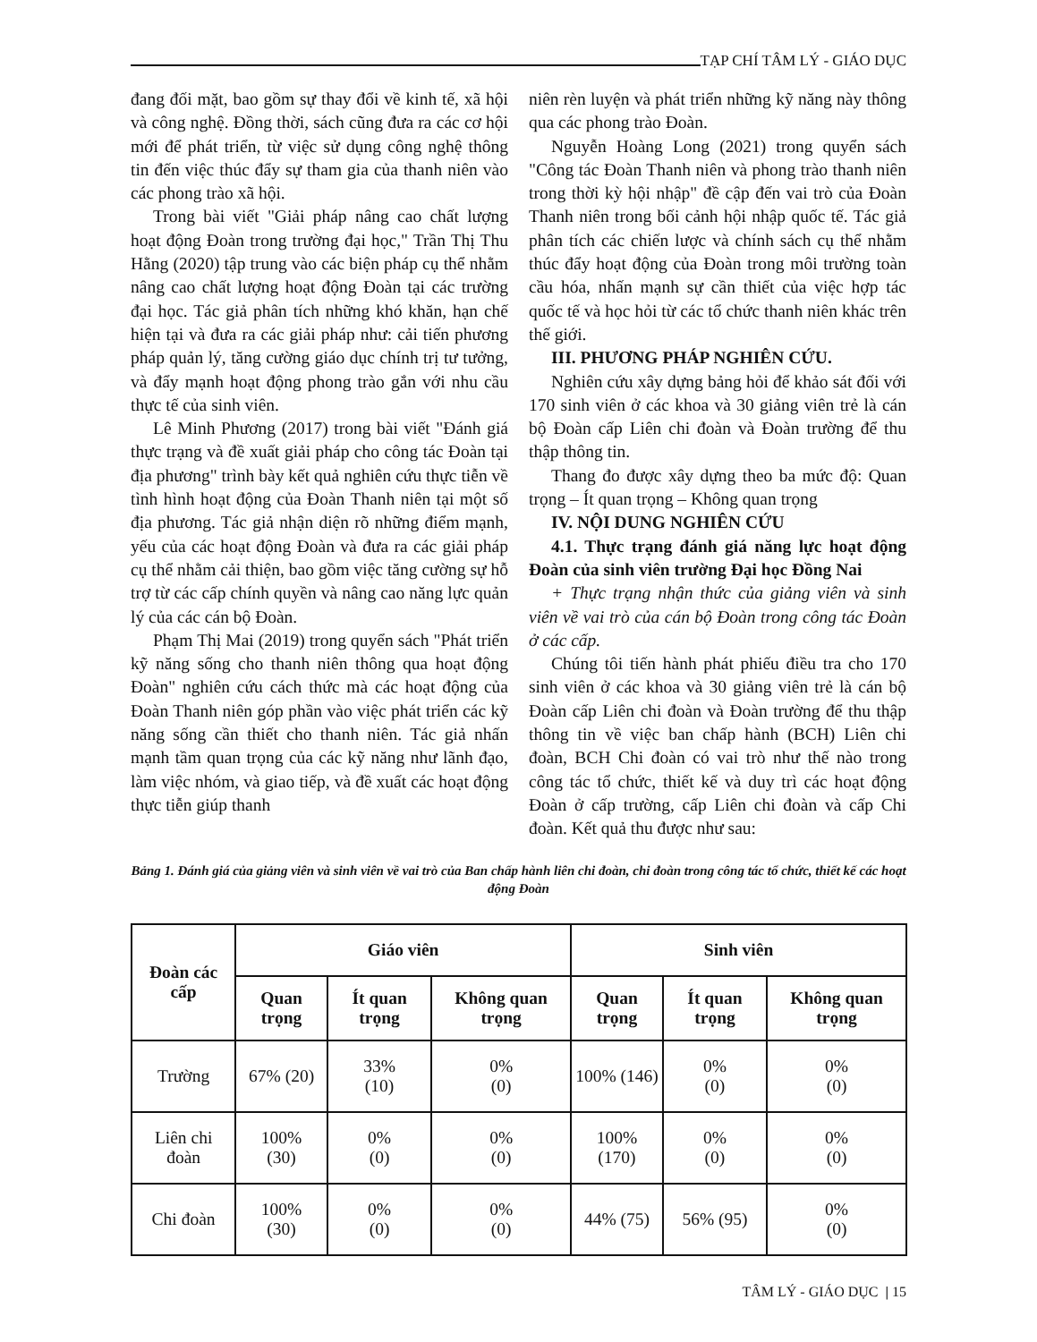TẠP CHÍ TÂM LÝ - GIÁO DỤC
đang đối mặt, bao gồm sự thay đổi về kinh tế, xã hội và công nghệ. Đồng thời, sách cũng đưa ra các cơ hội mới để phát triển, từ việc sử dụng công nghệ thông tin đến việc thúc đẩy sự tham gia của thanh niên vào các phong trào xã hội.
Trong bài viết "Giải pháp nâng cao chất lượng hoạt động Đoàn trong trường đại học," Trần Thị Thu Hằng (2020) tập trung vào các biện pháp cụ thể nhằm nâng cao chất lượng hoạt động Đoàn tại các trường đại học. Tác giả phân tích những khó khăn, hạn chế hiện tại và đưa ra các giải pháp như: cải tiến phương pháp quản lý, tăng cường giáo dục chính trị tư tưởng, và đẩy mạnh hoạt động phong trào gắn với nhu cầu thực tế của sinh viên.
Lê Minh Phương (2017) trong bài viết "Đánh giá thực trạng và đề xuất giải pháp cho công tác Đoàn tại địa phương" trình bày kết quả nghiên cứu thực tiễn về tình hình hoạt động của Đoàn Thanh niên tại một số địa phương. Tác giả nhận diện rõ những điểm mạnh, yếu của các hoạt động Đoàn và đưa ra các giải pháp cụ thể nhằm cải thiện, bao gồm việc tăng cường sự hỗ trợ từ các cấp chính quyền và nâng cao năng lực quản lý của các cán bộ Đoàn.
Phạm Thị Mai (2019) trong quyển sách "Phát triển kỹ năng sống cho thanh niên thông qua hoạt động Đoàn" nghiên cứu cách thức mà các hoạt động của Đoàn Thanh niên góp phần vào việc phát triển các kỹ năng sống cần thiết cho thanh niên. Tác giả nhấn mạnh tầm quan trọng của các kỹ năng như lãnh đạo, làm việc nhóm, và giao tiếp, và đề xuất các hoạt động thực tiễn giúp thanh
niên rèn luyện và phát triển những kỹ năng này thông qua các phong trào Đoàn.
Nguyễn Hoàng Long (2021) trong quyển sách "Công tác Đoàn Thanh niên và phong trào thanh niên trong thời kỳ hội nhập" đề cập đến vai trò của Đoàn Thanh niên trong bối cảnh hội nhập quốc tế. Tác giả phân tích các chiến lược và chính sách cụ thể nhằm thúc đẩy hoạt động của Đoàn trong môi trường toàn cầu hóa, nhấn mạnh sự cần thiết của việc hợp tác quốc tế và học hỏi từ các tổ chức thanh niên khác trên thế giới.
III. PHƯƠNG PHÁP NGHIÊN CỨU.
Nghiên cứu xây dựng bảng hỏi để khảo sát đối với 170 sinh viên ở các khoa và 30 giảng viên trẻ là cán bộ Đoàn cấp Liên chi đoàn và Đoàn trường để thu thập thông tin.
Thang đo được xây dựng theo ba mức độ: Quan trọng – Ít quan trọng – Không quan trọng
IV. NỘI DUNG NGHIÊN CỨU
4.1. Thực trạng đánh giá năng lực hoạt động Đoàn của sinh viên trường Đại học Đồng Nai
+ Thực trạng nhận thức của giảng viên và sinh viên về vai trò của cán bộ Đoàn trong công tác Đoàn ở các cấp.
Chúng tôi tiến hành phát phiếu điều tra cho 170 sinh viên ở các khoa và 30 giảng viên trẻ là cán bộ Đoàn cấp Liên chi đoàn và Đoàn trường để thu thập thông tin về việc ban chấp hành (BCH) Liên chi đoàn, BCH Chi đoàn có vai trò như thế nào trong công tác tổ chức, thiết kế và duy trì các hoạt động Đoàn ở cấp trường, cấp Liên chi đoàn và cấp Chi đoàn. Kết quả thu được như sau:
Bảng 1. Đánh giá của giảng viên và sinh viên về vai trò của Ban chấp hành liên chi đoàn, chi đoàn trong công tác tổ chức, thiết kế các hoạt động Đoàn
| Đoàn các cấp | Giáo viên | | | Sinh viên | | |
| --- | --- | --- | --- | --- | --- | --- |
| | Quan trọng | Ít quan trọng | Không quan trọng | Quan trọng | Ít quan trọng | Không quan trọng |
| Trường | 67% (20) | 33% (10) | 0% (0) | 100% (146) | 0% (0) | 0% (0) |
| Liên chi đoàn | 100% (30) | 0% (0) | 0% (0) | 100% (170) | 0% (0) | 0% (0) |
| Chi đoàn | 100% (30) | 0% (0) | 0% (0) | 44% (75) | 56% (95) | 0% (0) |
TÂM LÝ - GIÁO DỤC | 15